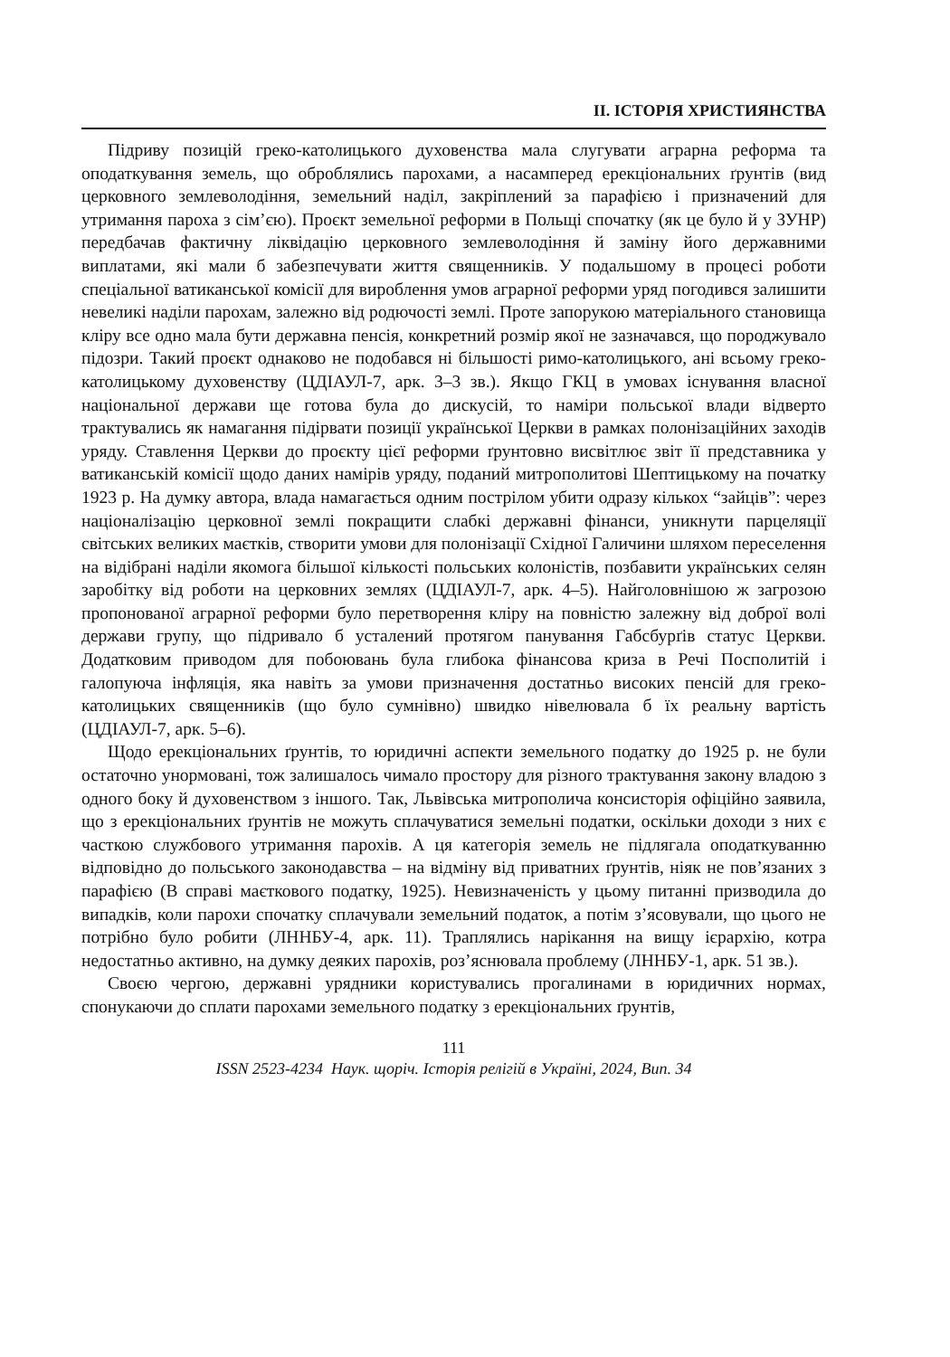ІІ. ІСТОРІЯ ХРИСТИЯНСТВА
Підриву позицій греко-католицького духовенства мала слугувати аграрна реформа та оподаткування земель, що оброблялись парохами, а насамперед ерекціональних ґрунтів (вид церковного землеволодіння, земельний наділ, закріплений за парафією і призначений для утримання пароха з сім’єю). Проєкт земельної реформи в Польщі спочатку (як це було й у ЗУНР) передбачав фактичну ліквідацію церковного землеволодіння й заміну його державними виплатами, які мали б забезпечувати життя священників. У подальшому в процесі роботи спеціальної ватиканської комісії для вироблення умов аграрної реформи уряд погодився залишити невеликі наділи парохам, залежно від родючості землі. Проте запорукою матеріального становища кліру все одно мала бути державна пенсія, конкретний розмір якої не зазначався, що породжувало підозри. Такий проєкт однаково не подобався ні більшості римо-католицького, ані всьому греко-католицькому духовенству (ЦДІАУЛ-7, арк. 3–3 зв.). Якщо ГКЦ в умовах існування власної національної держави ще готова була до дискусій, то наміри польської влади відверто трактувались як намагання підірвати позиції української Церкви в рамках полонізаційних заходів уряду. Ставлення Церкви до проєкту цієї реформи ґрунтовно висвітлює звіт її представника у ватиканській комісії щодо даних намірів уряду, поданий митрополитові Шептицькому на початку 1923 р. На думку автора, влада намагається одним пострілом убити одразу кількох “зайців”: через націоналізацію церковної землі покращити слабкі державні фінанси, уникнути парцеляції світських великих маєтків, створити умови для полонізації Східної Галичини шляхом переселення на відібрані наділи якомога більшої кількості польських колоністів, позбавити українських селян заробітку від роботи на церковних землях (ЦДІАУЛ-7, арк. 4–5). Найголовнішою ж загрозою пропонованої аграрної реформи було перетворення кліру на повністю залежну від доброї волі держави групу, що підривало б усталений протягом панування Габсбурґів статус Церкви. Додатковим приводом для побоювань була глибока фінансова криза в Речі Посполитій і галопуюча інфляція, яка навіть за умови призначення достатньо високих пенсій для греко-католицьких священників (що було сумнівно) швидко нівелювала б їх реальну вартість (ЦДІАУЛ-7, арк. 5–6).
Щодо ерекціональних ґрунтів, то юридичні аспекти земельного податку до 1925 р. не були остаточно унормовані, тож залишалось чимало простору для різного трактування закону владою з одного боку й духовенством з іншого. Так, Львівська митрополича консисторія офіційно заявила, що з ерекціональних ґрунтів не можуть сплачуватися земельні податки, оскільки доходи з них є часткою службового утримання парохів. А ця категорія земель не підлягала оподаткуванню відповідно до польського законодавства – на відміну від приватних ґрунтів, ніяк не пов’язаних з парафією (В справі маєткового податку, 1925). Невизначеність у цьому питанні призводила до випадків, коли парохи спочатку сплачували земельний податок, а потім з’ясовували, що цього не потрібно було робити (ЛННБУ-4, арк. 11). Траплялись нарікання на вищу ієрархію, котра недостатньо активно, на думку деяких парохів, роз’яснювала проблему (ЛННБУ-1, арк. 51 зв.).
Своєю чергою, державні урядники користувались прогалинами в юридичних нормах, спонукаючи до сплати парохами земельного податку з ерекціональних ґрунтів,
111
ISSN 2523-4234 Наук. щоріч. Історія релігій в Україні, 2024, Вип. 34